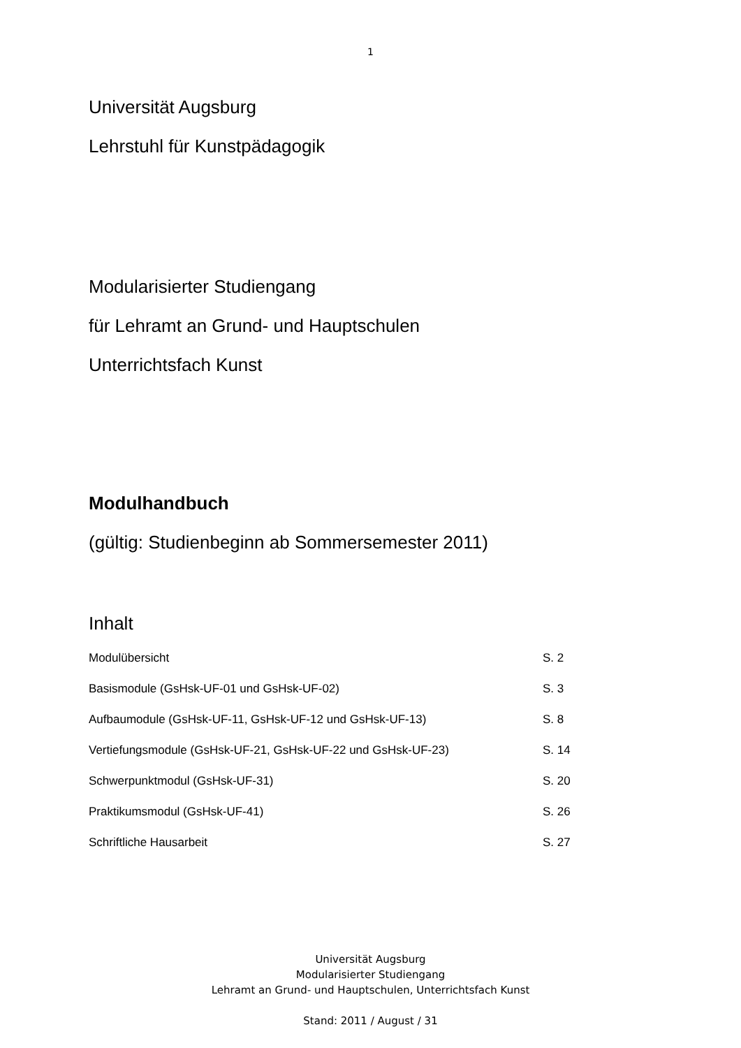1
Universität Augsburg
Lehrstuhl für Kunstpädagogik
Modularisierter Studiengang
für Lehramt an Grund- und Hauptschulen
Unterrichtsfach Kunst
Modulhandbuch
(gültig: Studienbeginn ab Sommersemester 2011)
Inhalt
| Modulübersicht | S. 2 |
| Basismodule (GsHsk-UF-01 und GsHsk-UF-02) | S. 3 |
| Aufbaumodule (GsHsk-UF-11, GsHsk-UF-12 und GsHsk-UF-13) | S. 8 |
| Vertiefungsmodule (GsHsk-UF-21, GsHsk-UF-22 und GsHsk-UF-23) | S. 14 |
| Schwerpunktmodul (GsHsk-UF-31) | S. 20 |
| Praktikumsmodul (GsHsk-UF-41) | S. 26 |
| Schriftliche Hausarbeit | S. 27 |
Universität Augsburg
Modularisierter Studiengang
Lehramt an Grund- und Hauptschulen, Unterrichtsfach Kunst
Stand: 2011 / August / 31